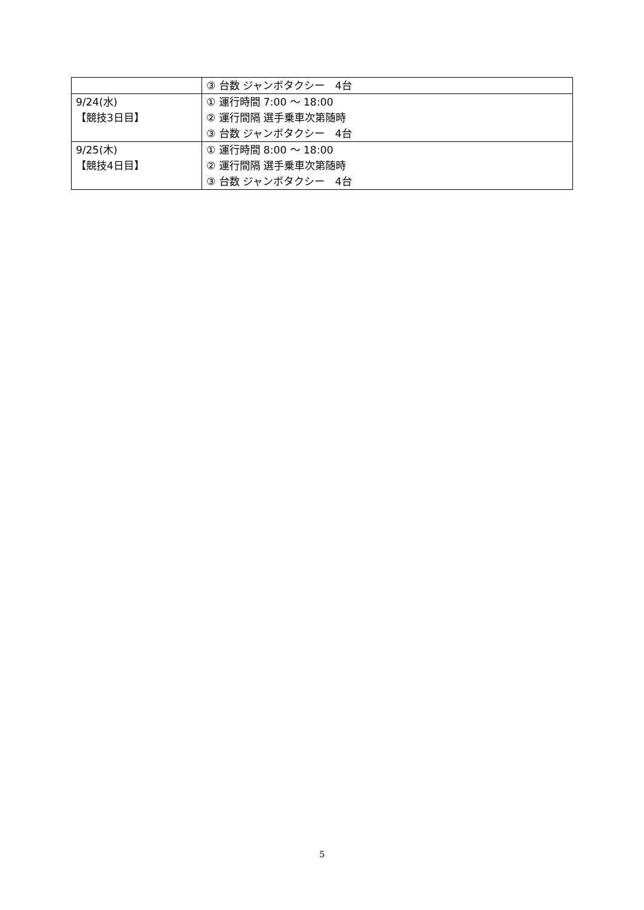| | ③ 台数 ジャンボタクシー 4台 |
| 9/24(水) 【競技3日目】 | ① 運行時間 7:00 ～ 18:00 ② 運行間隔 選手乗車次第随時 ③ 台数 ジャンボタクシー 4台 |
| 9/25(木) 【競技4日目】 | ① 運行時間 8:00 ～ 18:00 ② 運行間隔 選手乗車次第随時 ③ 台数 ジャンボタクシー 4台 |
5